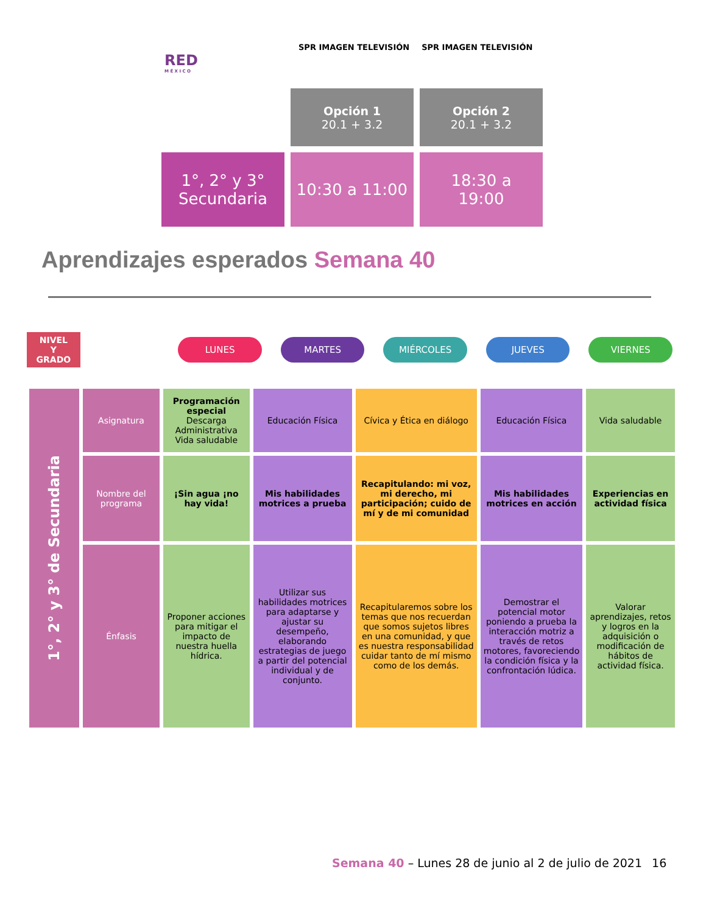RED
M É X I C O
SPR IMAGEN TELEVISIÓN SPR IMAGEN TELEVISIÓN
Opción 1
20.1 + 3.2
Opción 2
20.1 + 3.2
1°, 2° y 3°
Secundaria
10:30 a 11:00
18:30 a
19:00
Aprendizajes esperados Semana 40
NIVEL
Y
GRADO
LUNES MARTES MIÉRCOLES JUEVES VIERNES
| 1°, 2° y 3° de Secundaria | Asignatura | Programación especial Descarga Administrativa Vida saludable | Educación Física | Cívica y Ética en diálogo | Educación Física | Vida saludable |
| | Nombre del programa | ¡Sin agua ¡no hay vida! | Mis habilidades motrices a prueba | Recapitulando: mi voz, mi derecho, mi participación; cuido de mí y de mi comunidad | Mis habilidades motrices en acción | Experiencias en actividad física |
| | Énfasis | Proponer acciones para mitigar el impacto de nuestra huella hídrica. | Utilizar sus habilidades motrices para adaptarse y ajustar su desempeño, elaborando estrategias de juego a partir del potencial individual y de conjunto. | Recapitularemos sobre los temas que nos recuerdan que somos sujetos libres en una comunidad, y que es nuestra responsabilidad cuidar tanto de mí mismo como de los demás. | Demostrar el potencial motor poniendo a prueba la interacción motriz a través de retos motores, favoreciendo la condición física y la confrontación lúdica. | Valorar aprendizajes, retos y logros en la adquisición o modificación de hábitos de actividad física. |
Semana 40 – Lunes 28 de junio al 2 de julio de 2021 16